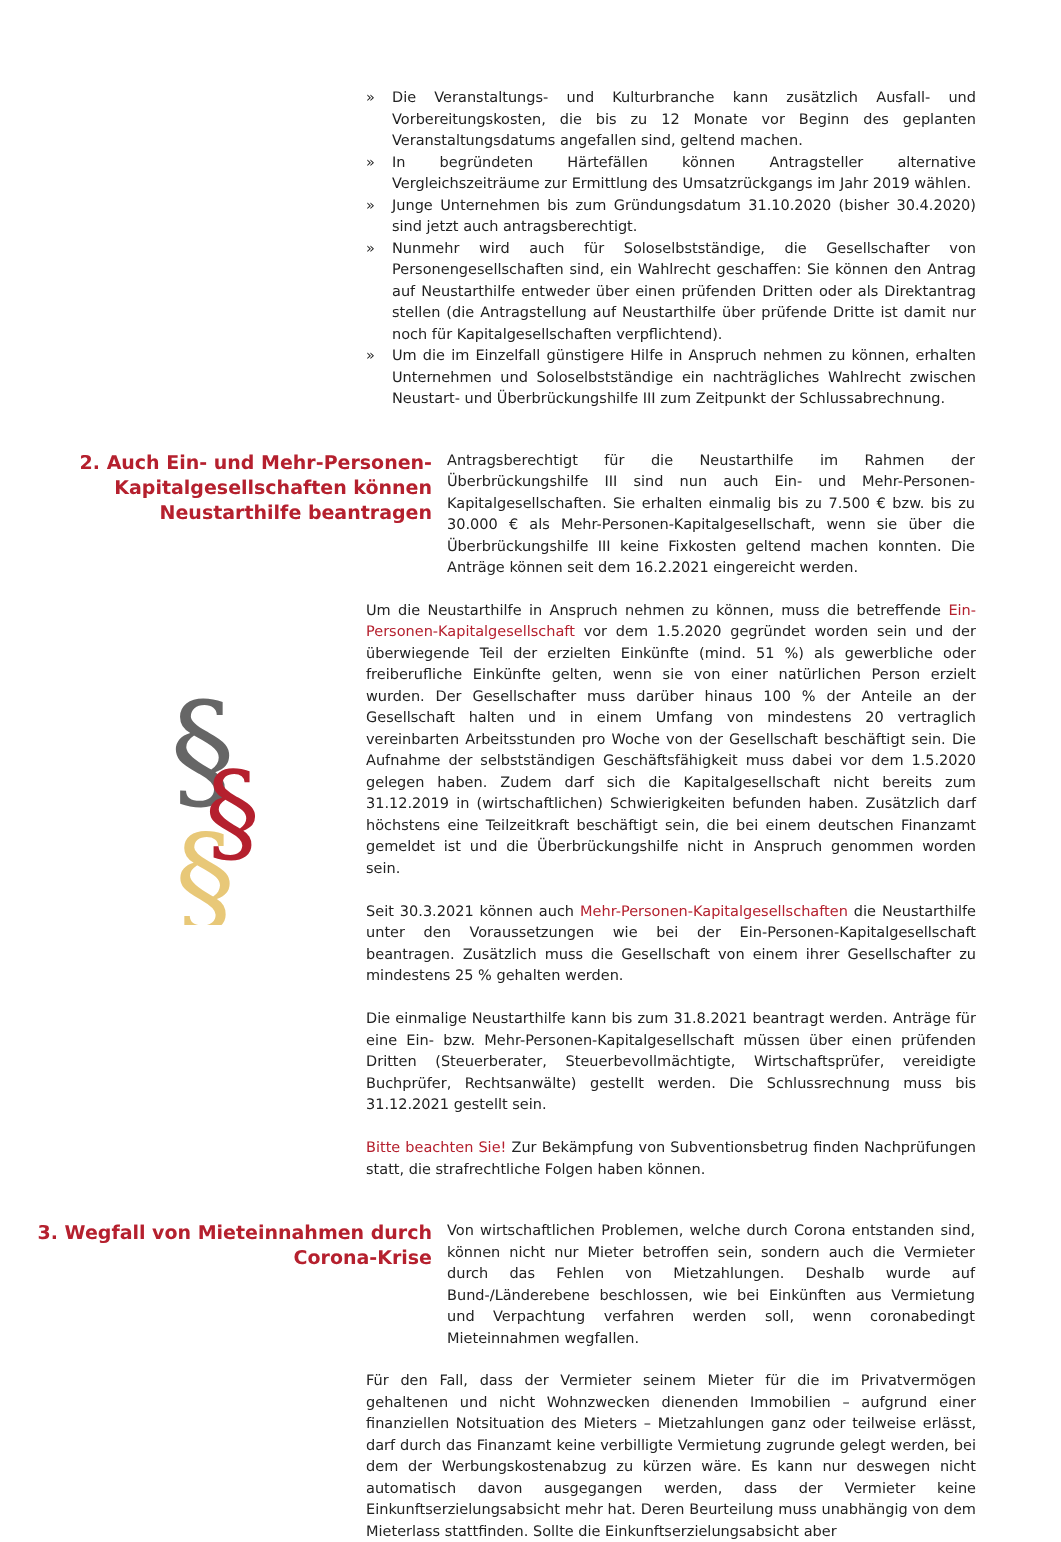» Die Veranstaltungs- und Kulturbranche kann zusätzlich Ausfall- und Vorbereitungskosten, die bis zu 12 Monate vor Beginn des geplanten Veranstaltungsdatums angefallen sind, geltend machen.
» In begründeten Härtefällen können Antragsteller alternative Vergleichszeiträume zur Ermittlung des Umsatzrückgangs im Jahr 2019 wählen.
» Junge Unternehmen bis zum Gründungsdatum 31.10.2020 (bisher 30.4.2020) sind jetzt auch antragsberechtigt.
» Nunmehr wird auch für Soloselbstständige, die Gesellschafter von Personengesellschaften sind, ein Wahlrecht geschaffen: Sie können den Antrag auf Neustarthilfe entweder über einen prüfenden Dritten oder als Direktantrag stellen (die Antragstellung auf Neustarthilfe über prüfende Dritte ist damit nur noch für Kapitalgesellschaften verpflichtend).
» Um die im Einzelfall günstigere Hilfe in Anspruch nehmen zu können, erhalten Unternehmen und Soloselbstständige ein nachträgliches Wahlrecht zwischen Neustart- und Überbrückungshilfe III zum Zeitpunkt der Schlussabrechnung.
2. Auch Ein- und Mehr-Personen-Kapitalgesellschaften können Neustarthilfe beantragen
Antragsberechtigt für die Neustarthilfe im Rahmen der Überbrückungshilfe III sind nun auch Ein- und Mehr-Personen-Kapitalgesellschaften. Sie erhalten einmalig bis zu 7.500 € bzw. bis zu 30.000 € als Mehr-Personen-Kapitalgesellschaft, wenn sie über die Überbrückungshilfe III keine Fixkosten geltend machen konnten. Die Anträge können seit dem 16.2.2021 eingereicht werden.
Um die Neustarthilfe in Anspruch nehmen zu können, muss die betreffende Ein-Personen-Kapitalgesellschaft vor dem 1.5.2020 gegründet worden sein und der überwiegende Teil der erzielten Einkünfte (mind. 51 %) als gewerbliche oder freiberufliche Einkünfte gelten, wenn sie von einer natürlichen Person erzielt wurden. Der Gesellschafter muss darüber hinaus 100 % der Anteile an der Gesellschaft halten und in einem Umfang von mindestens 20 vertraglich vereinbarten Arbeitsstunden pro Woche von der Gesellschaft beschäftigt sein. Die Aufnahme der selbstständigen Geschäftsfähigkeit muss dabei vor dem 1.5.2020 gelegen haben. Zudem darf sich die Kapitalgesellschaft nicht bereits zum 31.12.2019 in (wirtschaftlichen) Schwierigkeiten befunden haben. Zusätzlich darf höchstens eine Teilzeitkraft beschäftigt sein, die bei einem deutschen Finanzamt gemeldet ist und die Überbrückungshilfe nicht in Anspruch genommen worden sein.
Seit 30.3.2021 können auch Mehr-Personen-Kapitalgesellschaften die Neustarthilfe unter den Voraussetzungen wie bei der Ein-Personen-Kapitalgesellschaft beantragen. Zusätzlich muss die Gesellschaft von einem ihrer Gesellschafter zu mindestens 25 % gehalten werden.
Die einmalige Neustarthilfe kann bis zum 31.8.2021 beantragt werden. Anträge für eine Ein- bzw. Mehr-Personen-Kapitalgesellschaft müssen über einen prüfenden Dritten (Steuerberater, Steuerbevollmächtigte, Wirtschaftsprüfer, vereidigte Buchprüfer, Rechtsanwälte) gestellt werden. Die Schlussrechnung muss bis 31.12.2021 gestellt sein.
Bitte beachten Sie! Zur Bekämpfung von Subventionsbetrug finden Nachprüfungen statt, die strafrechtliche Folgen haben können.
3. Wegfall von Mieteinnahmen durch Corona-Krise
Von wirtschaftlichen Problemen, welche durch Corona entstanden sind, können nicht nur Mieter betroffen sein, sondern auch die Vermieter durch das Fehlen von Mietzahlungen. Deshalb wurde auf Bund-/Länderebene beschlossen, wie bei Einkünften aus Vermietung und Verpachtung verfahren werden soll, wenn coronabedingt Mieteinnahmen wegfallen.
Für den Fall, dass der Vermieter seinem Mieter für die im Privatvermögen gehaltenen und nicht Wohnzwecken dienenden Immobilien – aufgrund einer finanziellen Notsituation des Mieters – Mietzahlungen ganz oder teilweise erlässt, darf durch das Finanzamt keine verbilligte Vermietung zugrunde gelegt werden, bei dem der Werbungskostenabzug zu kürzen wäre. Es kann nur deswegen nicht automatisch davon ausgegangen werden, dass der Vermieter keine Einkunftserzielungsabsicht mehr hat. Deren Beurteilung muss unabhängig von dem Mieterlass stattfinden. Sollte die Einkunftserzielungsabsicht aber
§
§
§